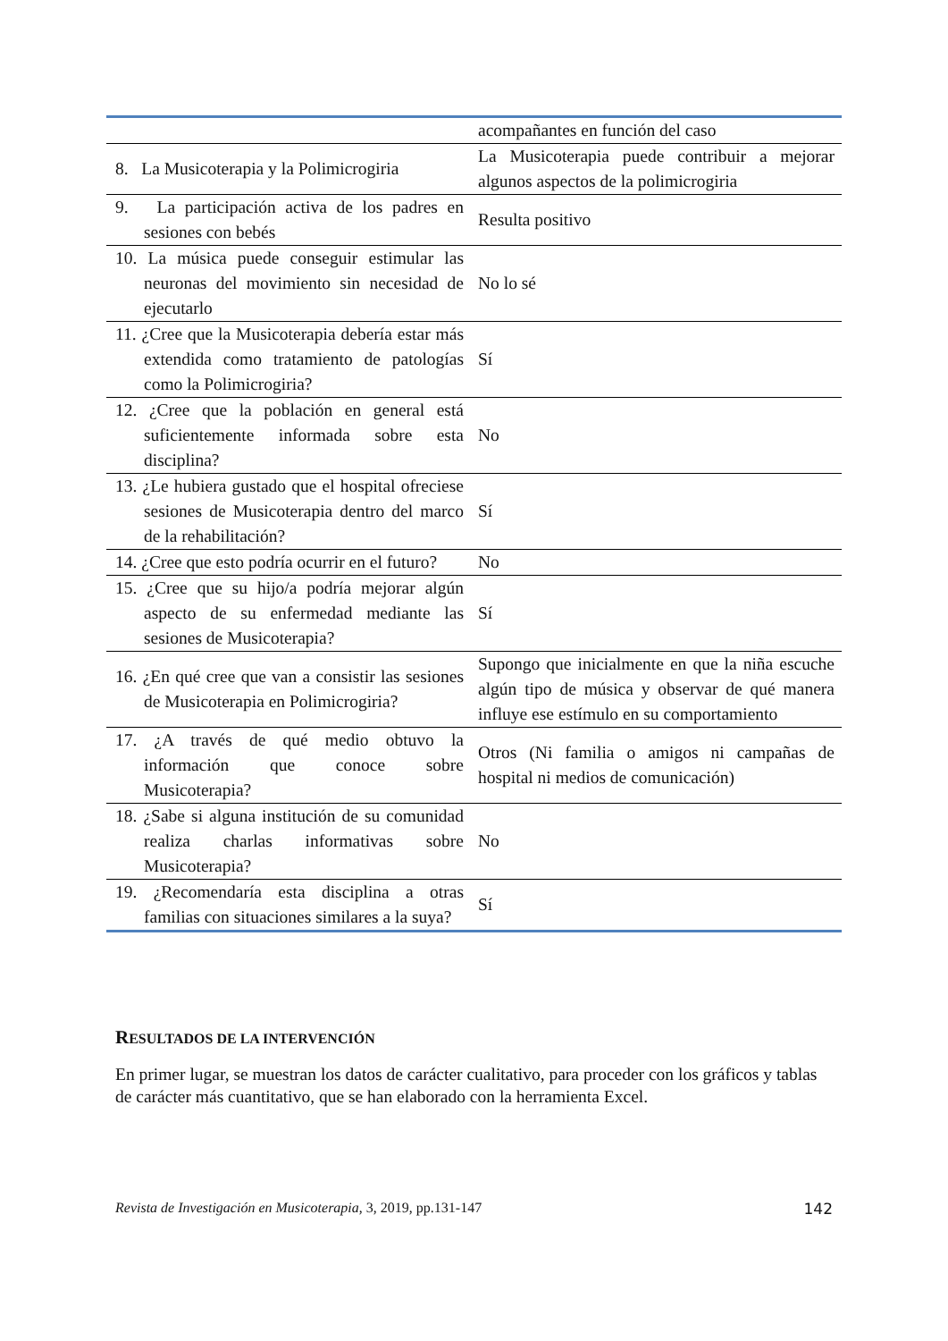| | acompañantes en función del caso |
| 8. La Musicoterapia y la Polimicrogiria | La Musicoterapia puede contribuir a mejorar algunos aspectos de la polimicrogiria |
| 9. La participación activa de los padres en sesiones con bebés | Resulta positivo |
| 10. La música puede conseguir estimular las neuronas del movimiento sin necesidad de ejecutarlo | No lo sé |
| 11. ¿Cree que la Musicoterapia debería estar más extendida como tratamiento de patologías como la Polimicrogiria? | Sí |
| 12. ¿Cree que la población en general está suficientemente informada sobre esta disciplina? | No |
| 13. ¿Le hubiera gustado que el hospital ofreciese sesiones de Musicoterapia dentro del marco de la rehabilitación? | Sí |
| 14. ¿Cree que esto podría ocurrir en el futuro? | No |
| 15. ¿Cree que su hijo/a podría mejorar algún aspecto de su enfermedad mediante las sesiones de Musicoterapia? | Sí |
| 16. ¿En qué cree que van a consistir las sesiones de Musicoterapia en Polimicrogiria? | Supongo que inicialmente en que la niña escuche algún tipo de música y observar de qué manera influye ese estímulo en su comportamiento |
| 17. ¿A través de qué medio obtuvo la información que conoce sobre Musicoterapia? | Otros (Ni familia o amigos ni campañas de hospital ni medios de comunicación) |
| 18. ¿Sabe si alguna institución de su comunidad realiza charlas informativas sobre Musicoterapia? | No |
| 19. ¿Recomendaría esta disciplina a otras familias con situaciones similares a la suya? | Sí |
RESULTADOS DE LA INTERVENCIÓN
En primer lugar, se muestran los datos de carácter cualitativo, para proceder con los gráficos y tablas de carácter más cuantitativo, que se han elaborado con la herramienta Excel.
Revista de Investigación en Musicoterapia, 3, 2019, pp.131-147 142